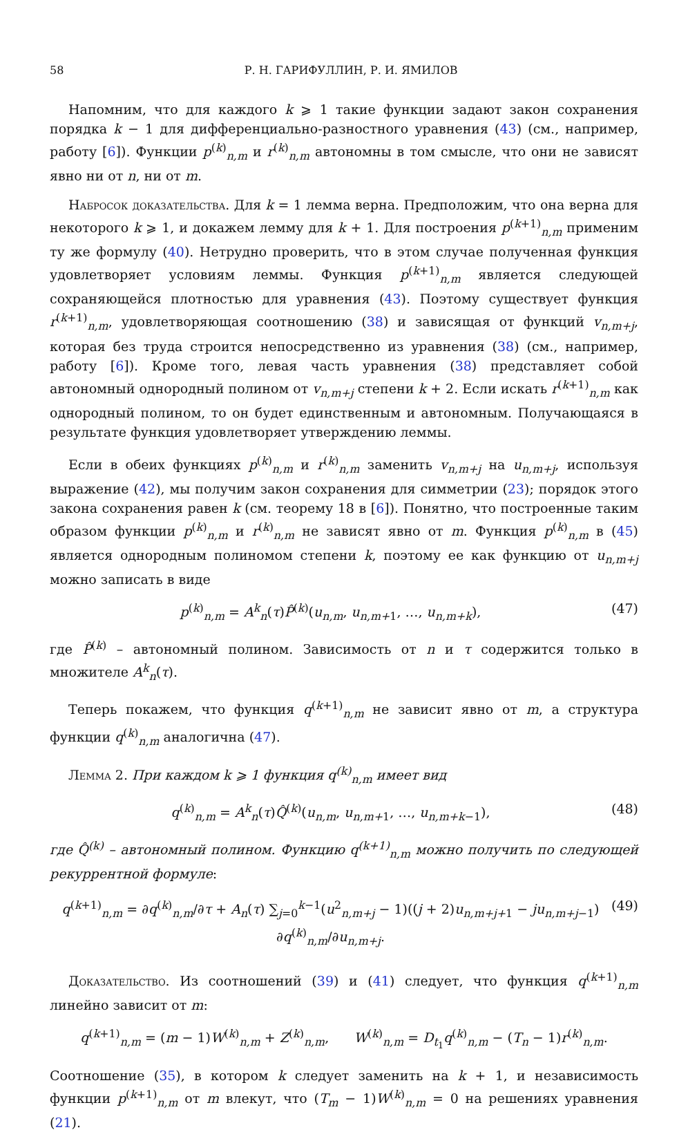58 Р. Н. ГАРИФУЛЛИН, Р. И. ЯМИЛОВ
Напомним, что для каждого k ⩾ 1 такие функции задают закон сохранения порядка k − 1 для дифференциально-разностного уравнения (43) (см., например, работу [6]). Функции p<sup>(k)</sup><sub>n,m</sub> и r<sup>(k)</sup><sub>n,m</sub> автономны в том смысле, что они не зависят явно ни от n, ни от m.
Набросок доказательства. Для k = 1 лемма верна. Предположим, что она верна для некоторого k ⩾ 1, и докажем лемму для k + 1. Для построения p<sup>(k+1)</sup><sub>n,m</sub> применим ту же формулу (40). Нетрудно проверить, что в этом случае полученная функция удовлетворяет условиям леммы. Функция p<sup>(k+1)</sup><sub>n,m</sub> является следующей сохраняющейся плотностью для уравнения (43). Поэтому существует функция r<sup>(k+1)</sup><sub>n,m</sub>, удовлетворяющая соотношению (38) и зависящая от функций v<sub>n,m+j</sub>, которая без труда строится непосредственно из уравнения (38) (см., например, работу [6]). Кроме того, левая часть уравнения (38) представляет собой автономный однородный полином от v<sub>n,m+j</sub> степени k + 2. Если искать r<sup>(k+1)</sup><sub>n,m</sub> как однородный полином, то он будет единственным и автономным. Получающаяся в результате функция удовлетворяет утверждению леммы.
Если в обеих функциях p<sup>(k)</sup><sub>n,m</sub> и r<sup>(k)</sup><sub>n,m</sub> заменить v<sub>n,m+j</sub> на u<sub>n,m+j</sub>, используя выражение (42), мы получим закон сохранения для симметрии (23); порядок этого закона сохранения равен k (см. теорему 18 в [6]). Понятно, что построенные таким образом функции p<sup>(k)</sup><sub>n,m</sub> и r<sup>(k)</sup><sub>n,m</sub> не зависят явно от m. Функция p<sup>(k)</sup><sub>n,m</sub> в (45) является однородным полиномом степени k, поэтому ее как функцию от u<sub>n,m+j</sub> можно записать в виде
p<sup>(k)</sup><sub>n,m</sub> = A<sup>k</sup><sub>n</sub>(τ)P̂<sup>(k)</sup>(u<sub>n,m</sub>, u<sub>n,m+1</sub>, …, u<sub>n,m+k</sub>), (47)
где P̂<sup>(k)</sup> – автономный полином. Зависимость от n и τ содержится только в множителе A<sup>k</sup><sub>n</sub>(τ).
Теперь покажем, что функция q<sup>(k+1)</sup><sub>n,m</sub> не зависит явно от m, а структура функции q<sup>(k)</sup><sub>n,m</sub> аналогична (47).
Лемма 2. При каждом k ⩾ 1 функция q<sup>(k)</sup><sub>n,m</sub> имеет вид
q<sup>(k)</sup><sub>n,m</sub> = A<sup>k</sup><sub>n</sub>(τ)Q̂<sup>(k)</sup>(u<sub>n,m</sub>, u<sub>n,m+1</sub>, …, u<sub>n,m+k−1</sub>), (48)
где Q̂<sup>(k)</sup> – автономный полином. Функцию q<sup>(k+1)</sup><sub>n,m</sub> можно получить по следующей рекуррентной формуле:
q<sup>(k+1)</sup><sub>n,m</sub> = ∂q<sup>(k)</sup><sub>n,m</sub>/∂τ + A<sub>n</sub>(τ) ∑<sub>j=0</sub><sup>k−1</sup>(u<sup>2</sup><sub>n,m+j</sub> − 1)((j + 2)u<sub>n,m+j+1</sub> − ju<sub>n,m+j−1</sub>) ∂q<sup>(k)</sup><sub>n,m</sub>/∂u<sub>n,m+j</sub>. (49)
Доказательство. Из соотношений (39) и (41) следует, что функция q<sup>(k+1)</sup><sub>n,m</sub> линейно зависит от m:
q<sup>(k+1)</sup><sub>n,m</sub> = (m − 1)W<sup>(k)</sup><sub>n,m</sub> + Z<sup>(k)</sup><sub>n,m</sub>, W<sup>(k)</sup><sub>n,m</sub> = D<sub>t<sub>1</sub></sub>q<sup>(k)</sup><sub>n,m</sub> − (T<sub>n</sub> − 1)r<sup>(k)</sup><sub>n,m</sub>.
Соотношение (35), в котором k следует заменить на k + 1, и независимость функции p<sup>(k+1)</sup><sub>n,m</sub> от m влекут, что (T<sub>m</sub> − 1)W<sup>(k)</sup><sub>n,m</sub> = 0 на решениях уравнения (21).